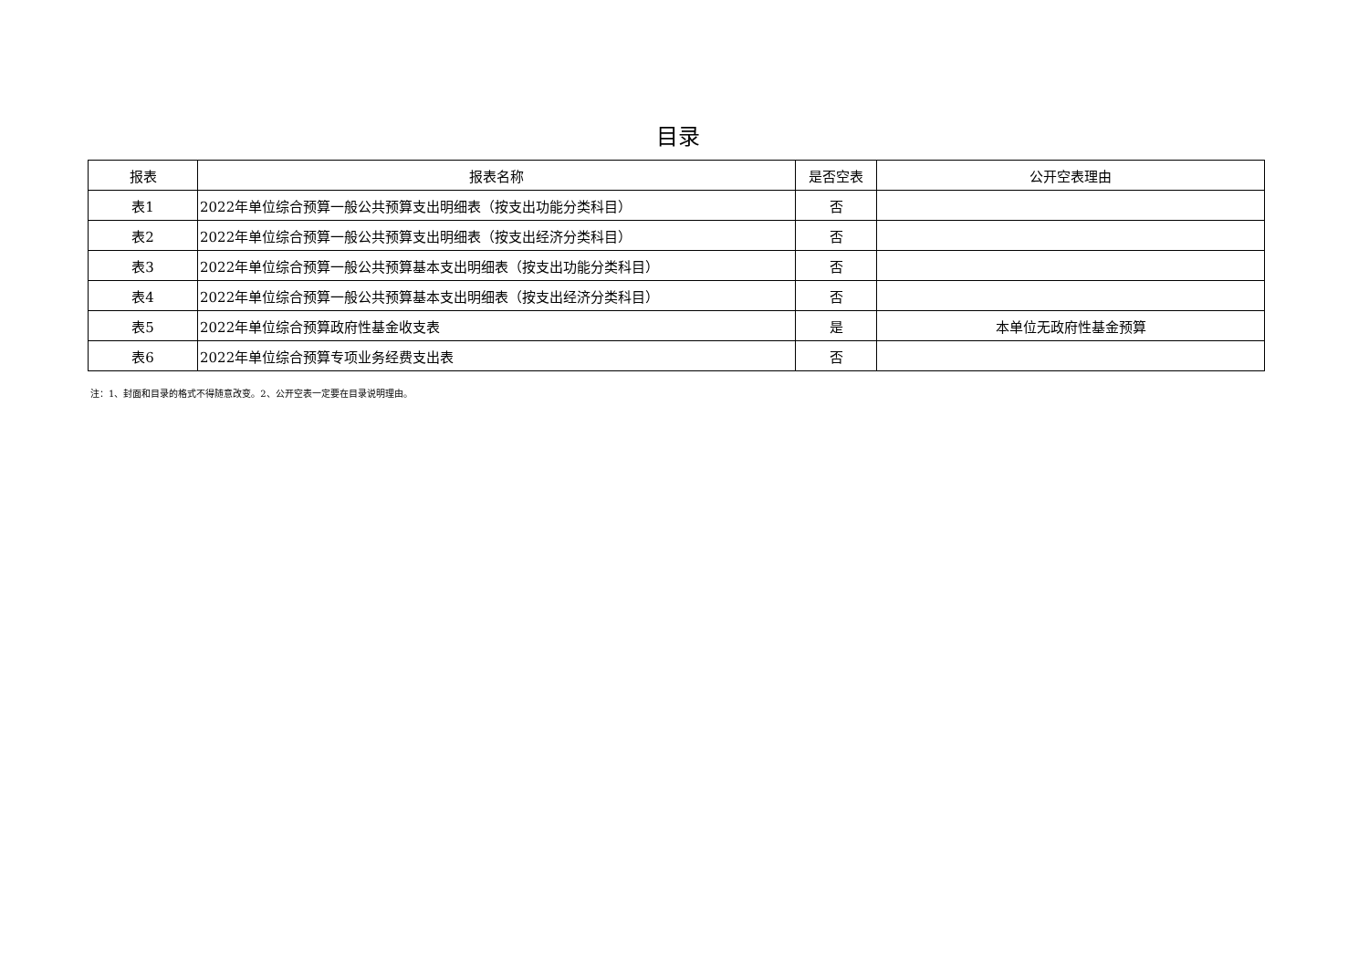目录
| 报表 | 报表名称 | 是否空表 | 公开空表理由 |
| --- | --- | --- | --- |
| 表1 | 2022年单位综合预算一般公共预算支出明细表（按支出功能分类科目） | 否 | |
| 表2 | 2022年单位综合预算一般公共预算支出明细表（按支出经济分类科目） | 否 | |
| 表3 | 2022年单位综合预算一般公共预算基本支出明细表（按支出功能分类科目） | 否 | |
| 表4 | 2022年单位综合预算一般公共预算基本支出明细表（按支出经济分类科目） | 否 | |
| 表5 | 2022年单位综合预算政府性基金收支表 | 是 | 本单位无政府性基金预算 |
| 表6 | 2022年单位综合预算专项业务经费支出表 | 否 | |
注：1、封面和目录的格式不得随意改变。2、公开空表一定要在目录说明理由。